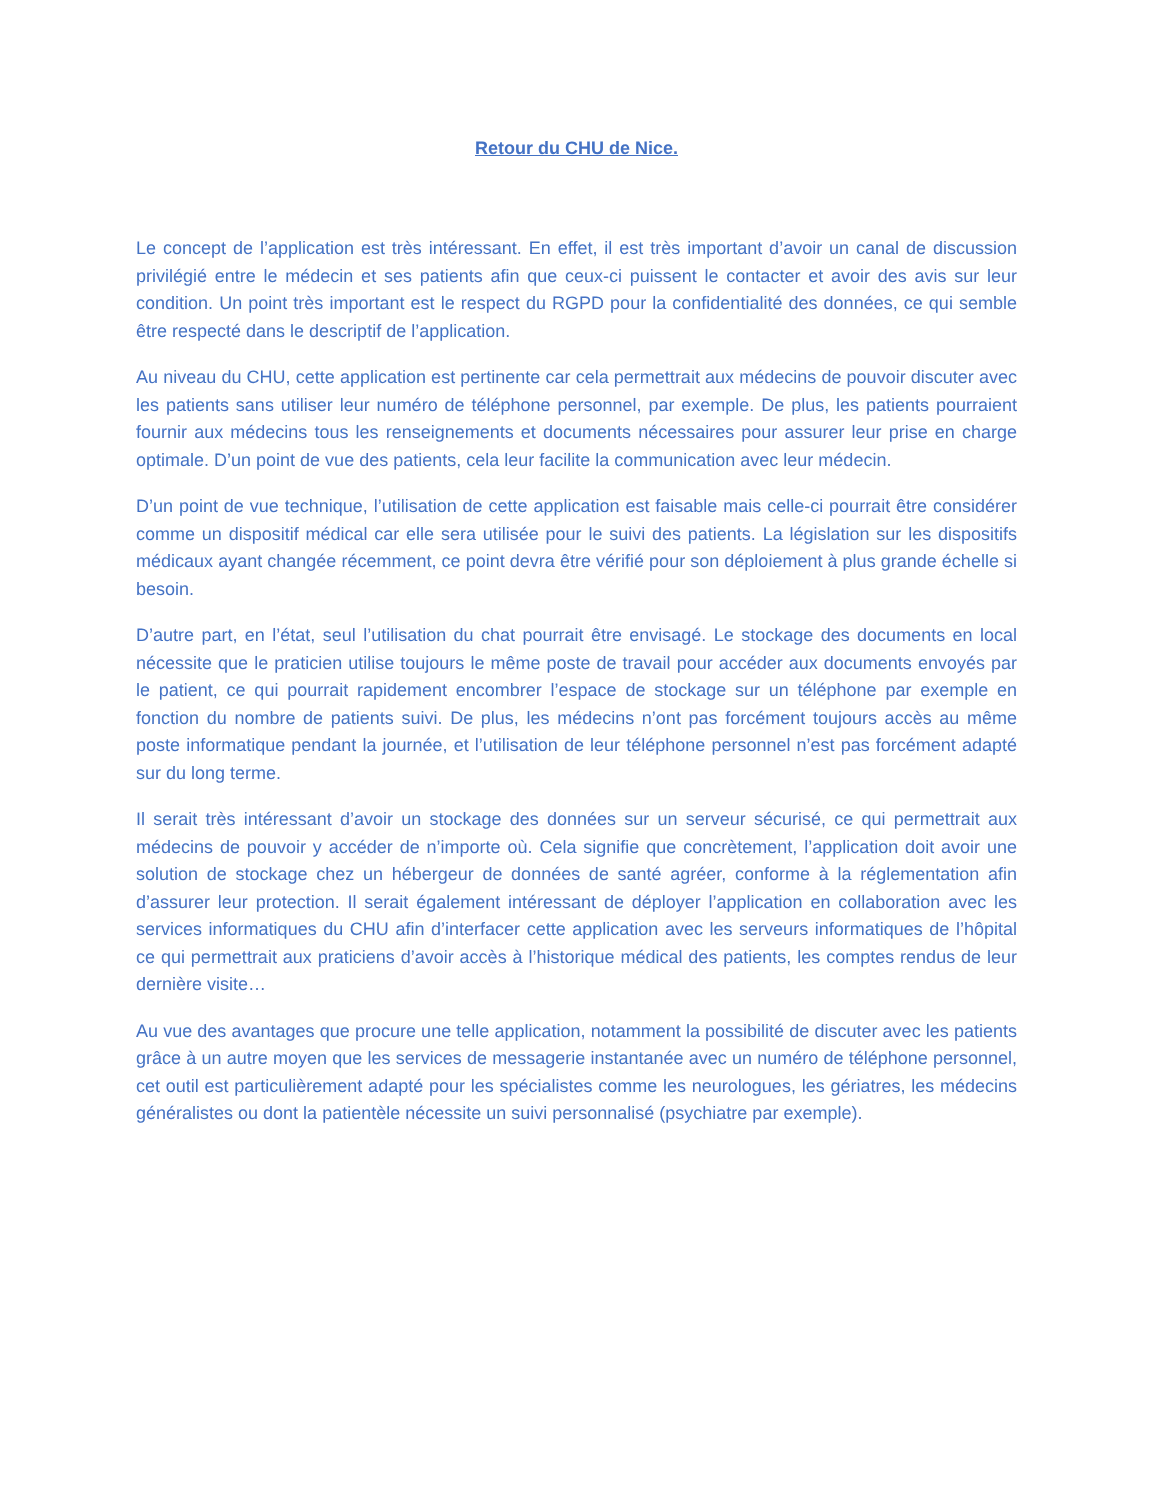Retour du CHU de Nice.
Le concept de l’application est très intéressant. En effet, il est très important d’avoir un canal de discussion privilégié entre le médecin et ses patients afin que ceux-ci puissent le contacter et avoir des avis sur leur condition. Un point très important est le respect du RGPD pour la confidentialité des données, ce qui semble être respecté dans le descriptif de l’application.
Au niveau du CHU, cette application est pertinente car cela permettrait aux médecins de pouvoir discuter avec les patients sans utiliser leur numéro de téléphone personnel, par exemple. De plus, les patients pourraient fournir aux médecins tous les renseignements et documents nécessaires pour assurer leur prise en charge optimale. D’un point de vue des patients, cela leur facilite la communication avec leur médecin.
D’un point de vue technique, l’utilisation de cette application est faisable mais celle-ci pourrait être considérer comme un dispositif médical car elle sera utilisée pour le suivi des patients. La législation sur les dispositifs médicaux ayant changée récemment, ce point devra être vérifié pour son déploiement à plus grande échelle si besoin.
D’autre part, en l’état, seul l’utilisation du chat pourrait être envisagé. Le stockage des documents en local nécessite que le praticien utilise toujours le même poste de travail pour accéder aux documents envoyés par le patient, ce qui pourrait rapidement encombrer l’espace de stockage sur un téléphone par exemple en fonction du nombre de patients suivi. De plus, les médecins n’ont pas forcément toujours accès au même poste informatique pendant la journée, et l’utilisation de leur téléphone personnel n’est pas forcément adapté sur du long terme.
Il serait très intéressant d’avoir un stockage des données sur un serveur sécurisé, ce qui permettrait aux médecins de pouvoir y accéder de n’importe où. Cela signifie que concrètement, l’application doit avoir une solution de stockage chez un hébergeur de données de santé agréer, conforme à la réglementation afin d’assurer leur protection. Il serait également intéressant de déployer l’application en collaboration avec les services informatiques du CHU afin d’interfacer cette application avec les serveurs informatiques de l’hôpital ce qui permettrait aux praticiens d’avoir accès à l’historique médical des patients, les comptes rendus de leur dernière visite…
Au vue des avantages que procure une telle application, notamment la possibilité de discuter avec les patients grâce à un autre moyen que les services de messagerie instantanée avec un numéro de téléphone personnel, cet outil est particulièrement adapté pour les spécialistes comme les neurologues, les gériatres, les médecins généralistes ou dont la patientèle nécessite un suivi personnalisé (psychiatre par exemple).